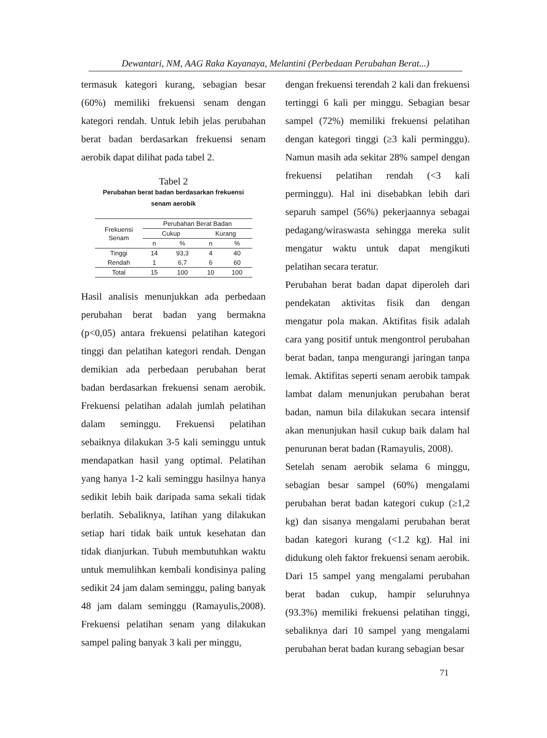Dewantari, NM, AAG Raka Kayanaya, Melantini (Perbedaan Perubahan Berat...)
termasuk kategori kurang, sebagian besar (60%) memiliki frekuensi senam dengan kategori rendah. Untuk lebih jelas perubahan berat badan berdasarkan frekuensi senam aerobik dapat dilihat pada tabel 2.
Tabel 2
Perubahan berat badan berdasarkan frekuensi
senam aerobik
| Frekuensi Senam | Perubahan Berat Badan | | | |
| --- | --- | --- | --- | --- |
| | Cukup | | Kurang | |
| | n | % | n | % |
| Tinggi | 14 | 93,3 | 4 | 40 |
| Rendah | 1 | 6,7 | 6 | 60 |
| Total | 15 | 100 | 10 | 100 |
Hasil analisis menunjukkan ada perbedaan perubahan berat badan yang bermakna (p<0,05) antara frekuensi pelatihan kategori tinggi dan pelatihan kategori rendah. Dengan demikian ada perbedaan perubahan berat badan berdasarkan frekuensi senam aerobik. Frekuensi pelatihan adalah jumlah pelatihan dalam seminggu. Frekuensi pelatihan sebaiknya dilakukan 3-5 kali seminggu untuk mendapatkan hasil yang optimal. Pelatihan yang hanya 1-2 kali seminggu hasilnya hanya sedikit lebih baik daripada sama sekali tidak berlatih. Sebaliknya, latihan yang dilakukan setiap hari tidak baik untuk kesehatan dan tidak dianjurkan. Tubuh membutuhkan waktu untuk memulihkan kembali kondisinya paling sedikit 24 jam dalam seminggu, paling banyak 48 jam dalam seminggu (Ramayulis,2008). Frekuensi pelatihan senam yang dilakukan sampel paling banyak 3 kali per minggu,
dengan frekuensi terendah 2 kali dan frekuensi tertinggi 6 kali per minggu. Sebagian besar sampel (72%) memiliki frekuensi pelatihan dengan kategori tinggi (≥3 kali perminggu). Namun masih ada sekitar 28% sampel dengan frekuensi pelatihan rendah (<3 kali perminggu). Hal ini disebabkan lebih dari separuh sampel (56%) pekerjaannya sebagai pedagang/wiraswasta sehingga mereka sulit mengatur waktu untuk dapat mengikuti pelatihan secara teratur.
Perubahan berat badan dapat diperoleh dari pendekatan aktivitas fisik dan dengan mengatur pola makan. Aktifitas fisik adalah cara yang positif untuk mengontrol perubahan berat badan, tanpa mengurangi jaringan tanpa lemak. Aktifitas seperti senam aerobik tampak lambat dalam menunjukan perubahan berat badan, namun bila dilakukan secara intensif akan menunjukan hasil cukup baik dalam hal penurunan berat badan (Ramayulis, 2008).
Setelah senam aerobik selama 6 minggu, sebagian besar sampel (60%) mengalami perubahan berat badan kategori cukup (≥1,2 kg) dan sisanya mengalami perubahan berat badan kategori kurang (<1.2 kg). Hal ini didukung oleh faktor frekuensi senam aerobik. Dari 15 sampel yang mengalami perubahan berat badan cukup, hampir seluruhnya (93.3%) memiliki frekuensi pelatihan tinggi, sebaliknya dari 10 sampel yang mengalami perubahan berat badan kurang sebagian besar
71